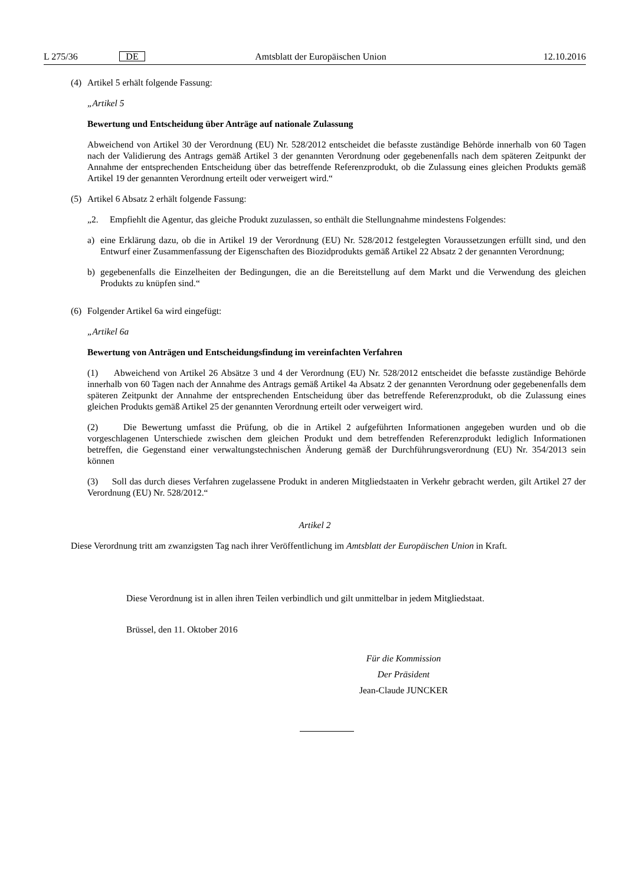L 275/36 DE Amtsblatt der Europäischen Union 12.10.2016
(4) Artikel 5 erhält folgende Fassung:
„Artikel 5
Bewertung und Entscheidung über Anträge auf nationale Zulassung
Abweichend von Artikel 30 der Verordnung (EU) Nr. 528/2012 entscheidet die befasste zuständige Behörde innerhalb von 60 Tagen nach der Validierung des Antrags gemäß Artikel 3 der genannten Verordnung oder gegebenenfalls nach dem späteren Zeitpunkt der Annahme der entsprechenden Entscheidung über das betreffende Referenzprodukt, ob die Zulassung eines gleichen Produkts gemäß Artikel 19 der genannten Verordnung erteilt oder verweigert wird.“
(5) Artikel 6 Absatz 2 erhält folgende Fassung:
„2. Empfiehlt die Agentur, das gleiche Produkt zuzulassen, so enthält die Stellungnahme mindestens Folgendes:
a) eine Erklärung dazu, ob die in Artikel 19 der Verordnung (EU) Nr. 528/2012 festgelegten Voraussetzungen erfüllt sind, und den Entwurf einer Zusammenfassung der Eigenschaften des Biozidprodukts gemäß Artikel 22 Absatz 2 der genannten Verordnung;
b) gegebenenfalls die Einzelheiten der Bedingungen, die an die Bereitstellung auf dem Markt und die Verwendung des gleichen Produkts zu knüpfen sind.“
(6) Folgender Artikel 6a wird eingefügt:
„Artikel 6a
Bewertung von Anträgen und Entscheidungsfindung im vereinfachten Verfahren
(1) Abweichend von Artikel 26 Absätze 3 und 4 der Verordnung (EU) Nr. 528/2012 entscheidet die befasste zuständige Behörde innerhalb von 60 Tagen nach der Annahme des Antrags gemäß Artikel 4a Absatz 2 der genannten Verordnung oder gegebenenfalls dem späteren Zeitpunkt der Annahme der entsprechenden Entscheidung über das betreffende Referenzprodukt, ob die Zulassung eines gleichen Produkts gemäß Artikel 25 der genannten Verordnung erteilt oder verweigert wird.
(2) Die Bewertung umfasst die Prüfung, ob die in Artikel 2 aufgeführten Informationen angegeben wurden und ob die vorgeschlagenen Unterschiede zwischen dem gleichen Produkt und dem betreffenden Referenzprodukt lediglich Informationen betreffen, die Gegenstand einer verwaltungstechnischen Änderung gemäß der Durchführungsverordnung (EU) Nr. 354/2013 sein können
(3) Soll das durch dieses Verfahren zugelassene Produkt in anderen Mitgliedstaaten in Verkehr gebracht werden, gilt Artikel 27 der Verordnung (EU) Nr. 528/2012.“
Artikel 2
Diese Verordnung tritt am zwanzigsten Tag nach ihrer Veröffentlichung im Amtsblatt der Europäischen Union in Kraft.
Diese Verordnung ist in allen ihren Teilen verbindlich und gilt unmittelbar in jedem Mitgliedstaat.
Brüssel, den 11. Oktober 2016
Für die Kommission
Der Präsident
Jean-Claude JUNCKER